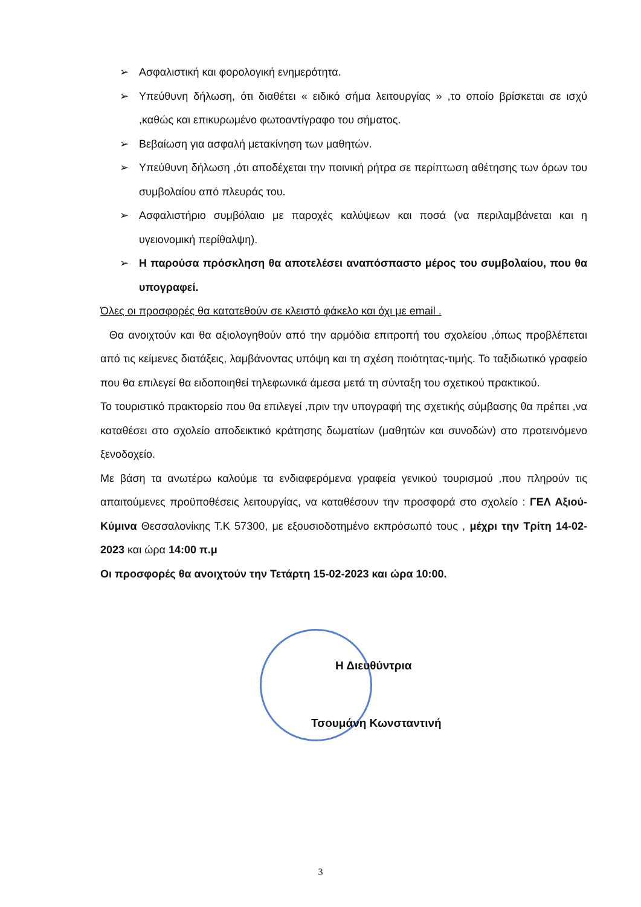➢ Ασφαλιστική και φορολογική ενημερότητα.
➢ Υπεύθυνη δήλωση, ότι διαθέτει « ειδικό σήμα λειτουργίας » ,το οποίο βρίσκεται σε ισχύ ,καθώς και επικυρωμένο φωτοαντίγραφο του σήματος.
➢ Βεβαίωση για ασφαλή μετακίνηση των μαθητών.
➢ Υπεύθυνη δήλωση ,ότι αποδέχεται την ποινική ρήτρα σε περίπτωση αθέτησης των όρων του συμβολαίου από πλευράς του.
➢ Ασφαλιστήριο συμβόλαιο με παροχές καλύψεων και ποσά (να περιλαμβάνεται και η υγειονομική περίθαλψη).
➢ Η παρούσα πρόσκληση θα αποτελέσει αναπόσπαστο μέρος του συμβολαίου, που θα υπογραφεί.
Όλες οι προσφορές θα κατατεθούν σε κλειστό φάκελο και όχι με email .
Θα ανοιχτούν και θα αξιολογηθούν από την αρμόδια επιτροπή του σχολείου ,όπως προβλέπεται από τις κείμενες διατάξεις, λαμβάνοντας υπόψη και τη σχέση ποιότητας-τιμής. Το ταξιδιωτικό γραφείο που θα επιλεγεί θα ειδοποιηθεί τηλεφωνικά άμεσα μετά τη σύνταξη του σχετικού πρακτικού.
Το τουριστικό πρακτορείο που θα επιλεγεί ,πριν την υπογραφή της σχετικής σύμβασης θα πρέπει ,να καταθέσει στο σχολείο αποδεικτικό κράτησης δωματίων (μαθητών και συνοδών) στο προτεινόμενο ξενοδοχείο.
Με βάση τα ανωτέρω καλούμε τα ενδιαφερόμενα γραφεία γενικού τουρισμού ,που πληρούν τις απαιτούμενες προϋποθέσεις λειτουργίας, να καταθέσουν την προσφορά στο σχολείο : ΓΕΛ Αξιού-Κύμινα Θεσσαλονίκης Τ.Κ 57300, με εξουσιοδοτημένο εκπρόσωπό τους , μέχρι την Τρίτη 14-02-2023 και ώρα 14:00 π.μ
Οι προσφορές θα ανοιχτούν την Τετάρτη 15-02-2023 και ώρα 10:00.
Η Διευθύντρια
Τσουμάνη Κωνσταντινή
3